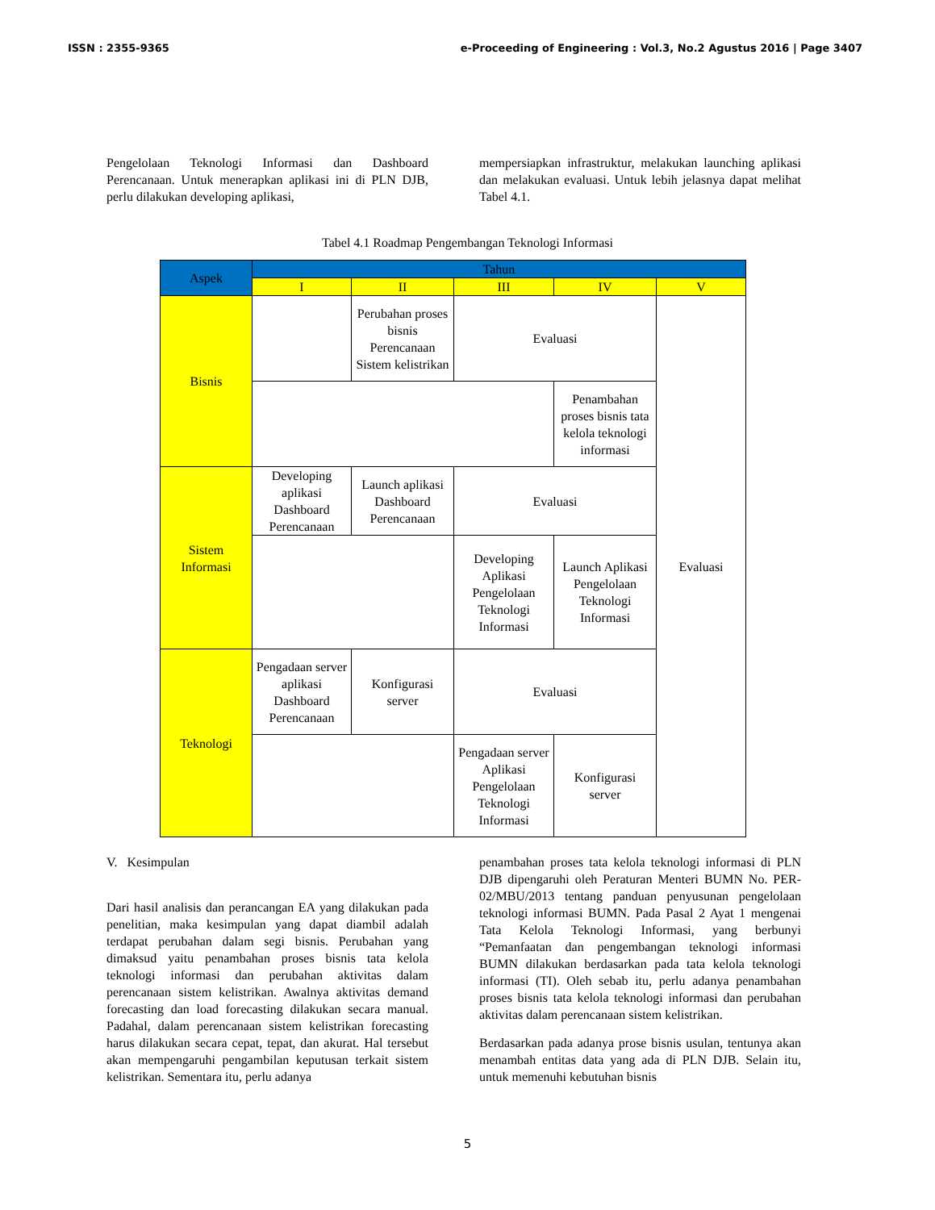ISSN : 2355-9365 e-Proceeding of Engineering : Vol.3, No.2 Agustus 2016 | Page 3407
Pengelolaan Teknologi Informasi dan Dashboard Perencanaan. Untuk menerapkan aplikasi ini di PLN DJB, perlu dilakukan developing aplikasi,
mempersiapkan infrastruktur, melakukan launching aplikasi dan melakukan evaluasi. Untuk lebih jelasnya dapat melihat Tabel 4.1.
Tabel 4.1 Roadmap Pengembangan Teknologi Informasi
| Aspek | Tahun | | | | |
| --- | --- | --- | --- | --- | --- |
| | I | II | III | IV | V |
| Bisnis | | Perubahan proses bisnis Perencanaan Sistem kelistrikan | Evaluasi | | Evaluasi |
| | | | | Penambahan proses bisnis tata kelola teknologi informasi | |
| Sistem Informasi | Developing aplikasi Dashboard Perencanaan | Launch aplikasi Dashboard Perencanaan | Evaluasi | | |
| | | | Developing Aplikasi Pengelolaan Teknologi Informasi | Launch Aplikasi Pengelolaan Teknologi Informasi | |
| Teknologi | Pengadaan server aplikasi Dashboard Perencanaan | Konfigurasi server | Evaluasi | | |
| | | | Pengadaan server Aplikasi Pengelolaan Teknologi Informasi | Konfigurasi server | |
V. Kesimpulan
Dari hasil analisis dan perancangan EA yang dilakukan pada penelitian, maka kesimpulan yang dapat diambil adalah terdapat perubahan dalam segi bisnis. Perubahan yang dimaksud yaitu penambahan proses bisnis tata kelola teknologi informasi dan perubahan aktivitas dalam perencanaan sistem kelistrikan. Awalnya aktivitas demand forecasting dan load forecasting dilakukan secara manual. Padahal, dalam perencanaan sistem kelistrikan forecasting harus dilakukan secara cepat, tepat, dan akurat. Hal tersebut akan mempengaruhi pengambilan keputusan terkait sistem kelistrikan. Sementara itu, perlu adanya
penambahan proses tata kelola teknologi informasi di PLN DJB dipengaruhi oleh Peraturan Menteri BUMN No. PER-02/MBU/2013 tentang panduan penyusunan pengelolaan teknologi informasi BUMN. Pada Pasal 2 Ayat 1 mengenai Tata Kelola Teknologi Informasi, yang berbunyi “Pemanfaatan dan pengembangan teknologi informasi BUMN dilakukan berdasarkan pada tata kelola teknologi informasi (TI). Oleh sebab itu, perlu adanya penambahan proses bisnis tata kelola teknologi informasi dan perubahan aktivitas dalam perencanaan sistem kelistrikan.
Berdasarkan pada adanya prose bisnis usulan, tentunya akan menambah entitas data yang ada di PLN DJB. Selain itu, untuk memenuhi kebutuhan bisnis
5